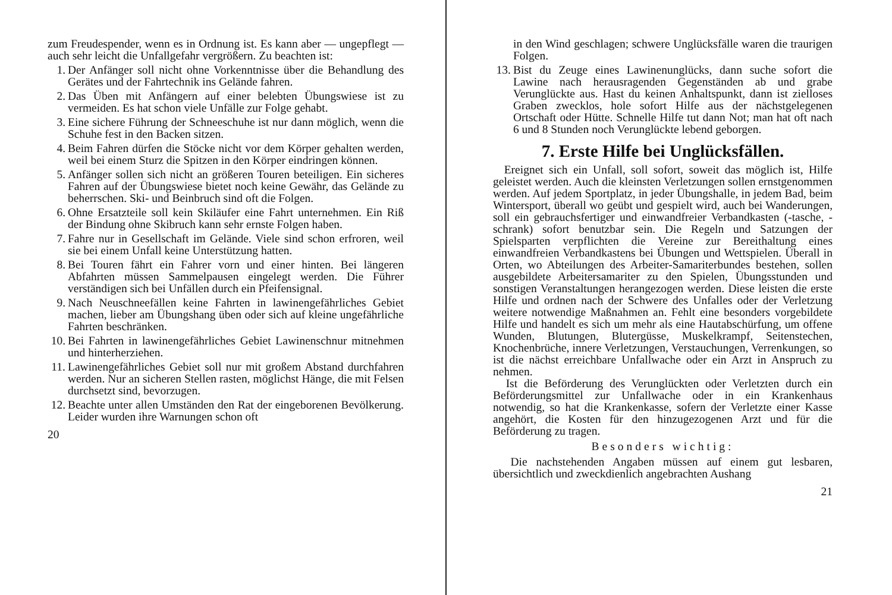zum Freudespender, wenn es in Ordnung ist. Es kann aber — ungepflegt — auch sehr leicht die Unfallgefahr vergrößern. Zu beachten ist:
1. Der Anfänger soll nicht ohne Vorkenntnisse über die Behandlung des Gerätes und der Fahrtechnik ins Gelände fahren.
2. Das Üben mit Anfängern auf einer belebten Übungswiese ist zu vermeiden. Es hat schon viele Unfälle zur Folge gehabt.
3. Eine sichere Führung der Schneeschuhe ist nur dann möglich, wenn die Schuhe fest in den Backen sitzen.
4. Beim Fahren dürfen die Stöcke nicht vor dem Körper gehalten werden, weil bei einem Sturz die Spitzen in den Körper eindringen können.
5. Anfänger sollen sich nicht an größeren Touren beteiligen. Ein sicheres Fahren auf der Übungswiese bietet noch keine Gewähr, das Gelände zu beherrschen. Ski- und Beinbruch sind oft die Folgen.
6. Ohne Ersatzteile soll kein Skiläufer eine Fahrt unternehmen. Ein Riß der Bindung ohne Skibruch kann sehr ernste Folgen haben.
7. Fahre nur in Gesellschaft im Gelände. Viele sind schon erfroren, weil sie bei einem Unfall keine Unterstützung hatten.
8. Bei Touren fährt ein Fahrer vorn und einer hinten. Bei längeren Abfahrten müssen Sammelpausen eingelegt werden. Die Führer verständigen sich bei Unfällen durch ein Pfeifensignal.
9. Nach Neuschneefällen keine Fahrten in lawinengefährliches Gebiet machen, lieber am Übungshang üben oder sich auf kleine ungefährliche Fahrten beschränken.
10. Bei Fahrten in lawinengefährliches Gebiet Lawinenschnur mitnehmen und hinterherziehen.
11. Lawinengefährliches Gebiet soll nur mit großem Abstand durchfahren werden. Nur an sicheren Stellen rasten, möglichst Hänge, die mit Felsen durchsetzt sind, bevorzugen.
12. Beachte unter allen Umständen den Rat der eingeborenen Bevölkerung. Leider wurden ihre Warnungen schon oft
20
in den Wind geschlagen; schwere Unglücksfälle waren die traurigen Folgen.
13. Bist du Zeuge eines Lawinenunglücks, dann suche sofort die Lawine nach herausragenden Gegenständen ab und grabe Verunglückte aus. Hast du keinen Anhaltspunkt, dann ist zielloses Graben zwecklos, hole sofort Hilfe aus der nächstgelegenen Ortschaft oder Hütte. Schnelle Hilfe tut dann Not; man hat oft nach 6 und 8 Stunden noch Verunglückte lebend geborgen.
7. Erste Hilfe bei Unglücksfällen.
Ereignet sich ein Unfall, soll sofort, soweit das möglich ist, Hilfe geleistet werden. Auch die kleinsten Verletzungen sollen ernstgenommen werden. Auf jedem Sportplatz, in jeder Übungshalle, in jedem Bad, beim Wintersport, überall wo geübt und gespielt wird, auch bei Wanderungen, soll ein gebrauchsfertiger und einwandfreier Verbandkasten (-tasche, -schrank) sofort benutzbar sein. Die Regeln und Satzungen der Spielsparten verpflichten die Vereine zur Bereithaltung eines einwandfreien Verbandkastens bei Übungen und Wettspielen. Überall in Orten, wo Abteilungen des Arbeiter-Samariterbundes bestehen, sollen ausgebildete Arbeitersamariter zu den Spielen, Übungsstunden und sonstigen Veranstaltungen herangezogen werden. Diese leisten die erste Hilfe und ordnen nach der Schwere des Unfalles oder der Verletzung weitere notwendige Maßnahmen an. Fehlt eine besonders vorgebildete Hilfe und handelt es sich um mehr als eine Hautabschürfung, um offene Wunden, Blutungen, Blutergüsse, Muskelkrampf, Seitenstechen, Knochenbrüche, innere Verletzungen, Verstauchungen, Verrenkungen, so ist die nächst erreichbare Unfallwache oder ein Arzt in Anspruch zu nehmen.
Ist die Beförderung des Verunglückten oder Verletzten durch ein Beförderungsmittel zur Unfallwache oder in ein Krankenhaus notwendig, so hat die Krankenkasse, sofern der Verletzte einer Kasse angehört, die Kosten für den hinzugezogenen Arzt und für die Beförderung zu tragen.
Besonders wichtig:
Die nachstehenden Angaben müssen auf einem gut lesbaren, übersichtlich und zweckdienlich angebrachten Aushang
21